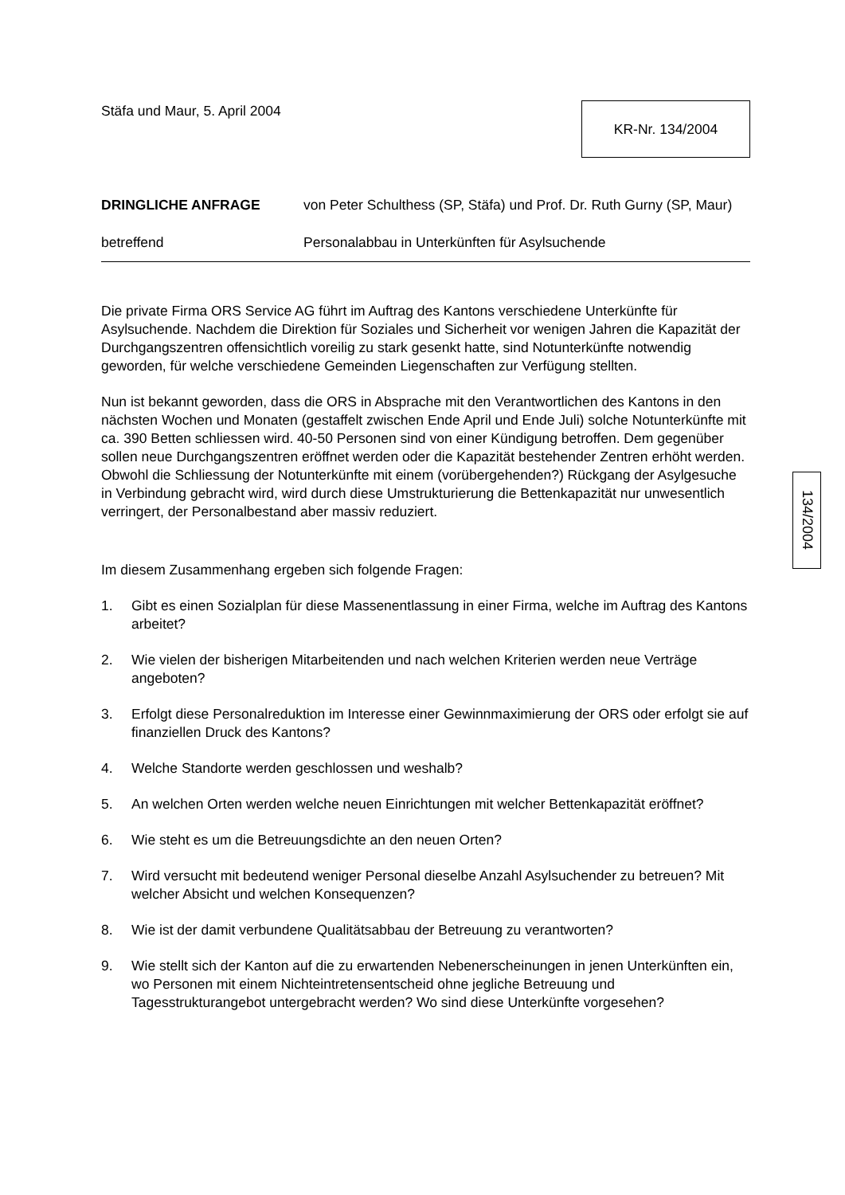Stäfa und Maur, 5. April 2004
KR-Nr. 134/2004
DRINGLICHE ANFRAGE von Peter Schulthess (SP, Stäfa) und Prof. Dr. Ruth Gurny (SP, Maur)
betreffend Personalabbau in Unterkünften für Asylsuchende
Die private Firma ORS Service AG führt im Auftrag des Kantons verschiedene Unterkünfte für Asylsuchende. Nachdem die Direktion für Soziales und Sicherheit vor wenigen Jahren die Kapazität der Durchgangszentren offensichtlich voreilig zu stark gesenkt hatte, sind Notunterkünfte notwendig geworden, für welche verschiedene Gemeinden Liegenschaften zur Verfügung stellten.
Nun ist bekannt geworden, dass die ORS in Absprache mit den Verantwortlichen des Kantons in den nächsten Wochen und Monaten (gestaffelt zwischen Ende April und Ende Juli) solche Notunterkünfte mit ca. 390 Betten schliessen wird. 40-50 Personen sind von einer Kündigung betroffen. Dem gegenüber sollen neue Durchgangszentren eröffnet werden oder die Kapazität bestehender Zentren erhöht werden. Obwohl die Schliessung der Notunterkünfte mit einem (vorübergehenden?) Rückgang der Asylgesuche in Verbindung gebracht wird, wird durch diese Umstrukturierung die Bettenkapazität nur unwesentlich verringert, der Personalbestand aber massiv reduziert.
Im diesem Zusammenhang ergeben sich folgende Fragen:
1. Gibt es einen Sozialplan für diese Massenentlassung in einer Firma, welche im Auftrag des Kantons arbeitet?
2. Wie vielen der bisherigen Mitarbeitenden und nach welchen Kriterien werden neue Verträge angeboten?
3. Erfolgt diese Personalreduktion im Interesse einer Gewinnmaximierung der ORS oder erfolgt sie auf finanziellen Druck des Kantons?
4. Welche Standorte werden geschlossen und weshalb?
5. An welchen Orten werden welche neuen Einrichtungen mit welcher Bettenkapazität eröffnet?
6. Wie steht es um die Betreuungsdichte an den neuen Orten?
7. Wird versucht mit bedeutend weniger Personal dieselbe Anzahl Asylsuchender zu betreuen? Mit welcher Absicht und welchen Konsequenzen?
8. Wie ist der damit verbundene Qualitätsabbau der Betreuung zu verantworten?
9. Wie stellt sich der Kanton auf die zu erwartenden Nebenerscheinungen in jenen Unterkünften ein, wo Personen mit einem Nichteintretensentscheid ohne jegliche Betreuung und Tagesstrukturangebot untergebracht werden? Wo sind diese Unterkünfte vorgesehen?
134/2004